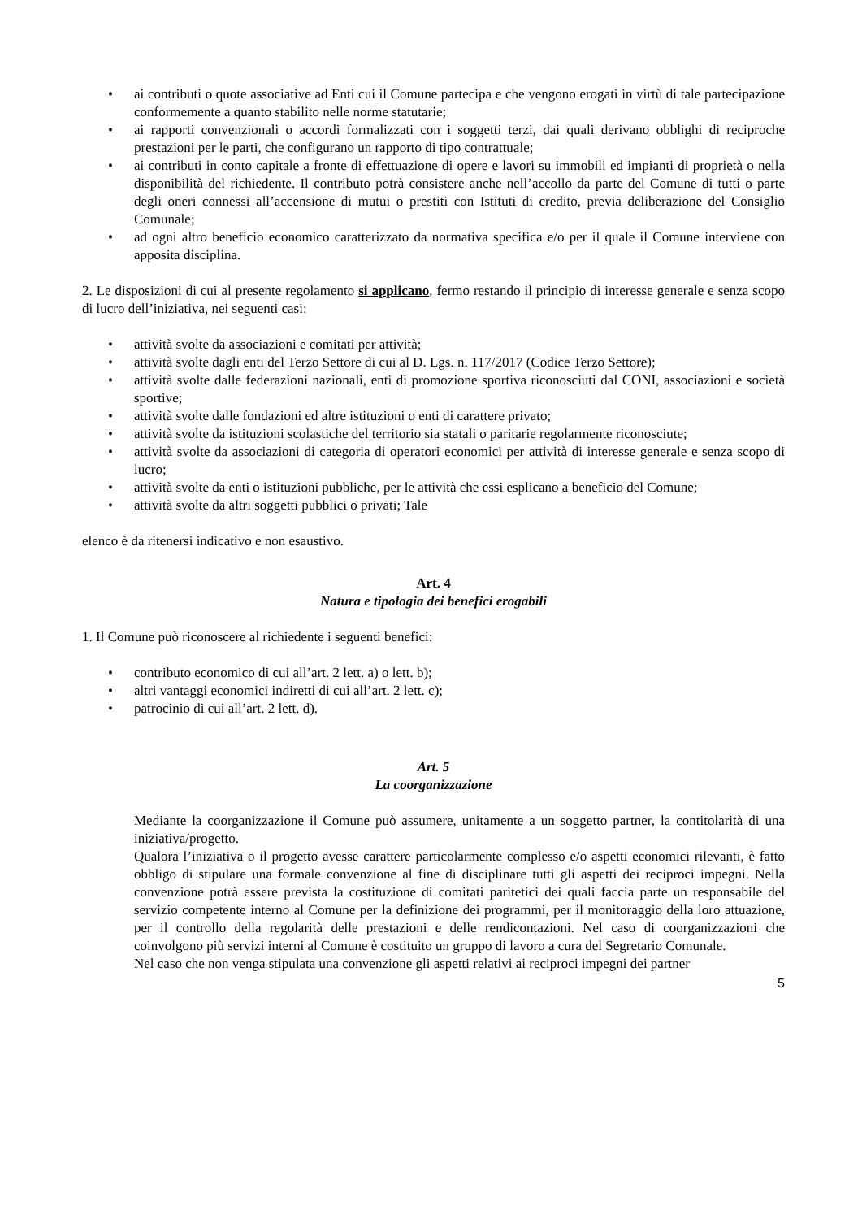• ai contributi o quote associative ad Enti cui il Comune partecipa e che vengono erogati in virtù di tale partecipazione conformemente a quanto stabilito nelle norme statutarie;
• ai rapporti convenzionali o accordi formalizzati con i soggetti terzi, dai quali derivano obblighi di reciproche prestazioni per le parti, che configurano un rapporto di tipo contrattuale;
• ai contributi in conto capitale a fronte di effettuazione di opere e lavori su immobili ed impianti di proprietà o nella disponibilità del richiedente. Il contributo potrà consistere anche nell’accollo da parte del Comune di tutti o parte degli oneri connessi all’accensione di mutui o prestiti con Istituti di credito, previa deliberazione del Consiglio Comunale;
• ad ogni altro beneficio economico caratterizzato da normativa specifica e/o per il quale il Comune interviene con apposita disciplina.
2. Le disposizioni di cui al presente regolamento si applicano, fermo restando il principio di interesse generale e senza scopo di lucro dell’iniziativa, nei seguenti casi:
• attività svolte da associazioni e comitati per attività;
• attività svolte dagli enti del Terzo Settore di cui al D. Lgs. n. 117/2017 (Codice Terzo Settore);
• attività svolte dalle federazioni nazionali, enti di promozione sportiva riconosciuti dal CONI, associazioni e società sportive;
• attività svolte dalle fondazioni ed altre istituzioni o enti di carattere privato;
• attività svolte da istituzioni scolastiche del territorio sia statali o paritarie regolarmente riconosciute;
• attività svolte da associazioni di categoria di operatori economici per attività di interesse generale e senza scopo di lucro;
• attività svolte da enti o istituzioni pubbliche, per le attività che essi esplicano a beneficio del Comune;
• attività svolte da altri soggetti pubblici o privati; Tale
elenco è da ritenersi indicativo e non esaustivo.
Art. 4
Natura e tipologia dei benefici erogabili
1. Il Comune può riconoscere al richiedente i seguenti benefici:
• contributo economico di cui all’art. 2 lett. a) o lett. b);
• altri vantaggi economici indiretti di cui all’art. 2 lett. c);
• patrocinio di cui all’art. 2 lett. d).
Art. 5
La coorganizzazione
Mediante la coorganizzazione il Comune può assumere, unitamente a un soggetto partner, la contitolarità di una iniziativa/progetto.
Qualora l’iniziativa o il progetto avesse carattere particolarmente complesso e/o aspetti economici rilevanti, è fatto obbligo di stipulare una formale convenzione al fine di disciplinare tutti gli aspetti dei reciproci impegni. Nella convenzione potrà essere prevista la costituzione di comitati paritetici dei quali faccia parte un responsabile del servizio competente interno al Comune per la definizione dei programmi, per il monitoraggio della loro attuazione, per il controllo della regolarità delle prestazioni e delle rendicontazioni. Nel caso di coorganizzazioni che coinvolgono più servizi interni al Comune è costituito un gruppo di lavoro a cura del Segretario Comunale.
Nel caso che non venga stipulata una convenzione gli aspetti relativi ai reciproci impegni dei partner
5